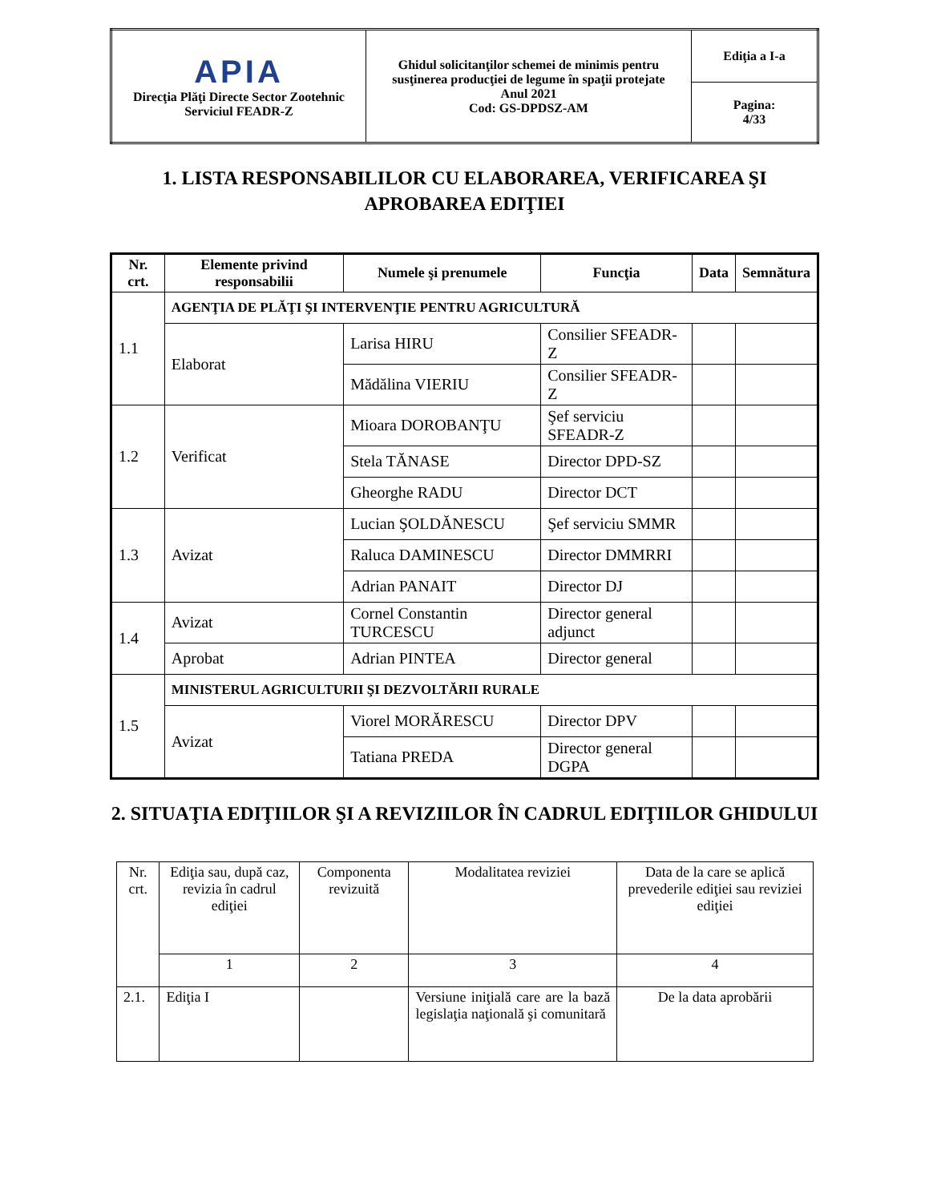| APIA Direcţia Plăţi Directe Sector Zootehnic Serviciul FEADR-Z | Ghidul solicitanţilor schemei de minimis pentru susţinerea producţiei de legume în spaţii protejate Anul 2021 Cod: GS-DPDSZ-AM | Ediţia a I-a |
| | | Pagina: 4/33 |
1. LISTA RESPONSABILILOR CU ELABORAREA, VERIFICAREA ŞI APROBAREA EDIŢIEI
| Nr. crt. | Elemente privind responsabilii | Numele şi prenumele | Funcţia | Data | Semnătura |
| --- | --- | --- | --- | --- | --- |
| 1.1 | AGENŢIA DE PLĂŢI ŞI INTERVENŢIE PENTRU AGRICULTURĂ | | | | |
| | Elaborat | Larisa HIRU | Consilier SFEADR-Z | | |
| | | Mădălina VIERIU | Consilier SFEADR-Z | | |
| 1.2 | Verificat | Mioara DOROBANŢU | Şef serviciu SFEADR-Z | | |
| | | Stela TĂNASE | Director DPD-SZ | | |
| | | Gheorghe RADU | Director DCT | | |
| 1.3 | Avizat | Lucian ŞOLDĂNESCU | Şef serviciu SMMR | | |
| | | Raluca DAMINESCU | Director DMMRRI | | |
| | | Adrian PANAIT | Director DJ | | |
| 1.4 | Avizat | Cornel Constantin TURCESCU | Director general adjunct | | |
| | Aprobat | Adrian PINTEA | Director general | | |
| 1.5 | MINISTERUL AGRICULTURII ŞI DEZVOLTĂRII RURALE | | | | |
| | Avizat | Viorel MORĂRESCU | Director DPV | | |
| | | Tatiana PREDA | Director general DGPA | | |
2. SITUAŢIA EDIŢIILOR ŞI A REVIZIILOR ÎN CADRUL EDIŢIILOR GHIDULUI
| Nr. crt. | Ediţia sau, după caz, revizia în cadrul ediţiei | Componenta revizuită | Modalitatea reviziei | Data de la care se aplică prevederile ediţiei sau reviziei ediţiei |
| | 1 | 2 | 3 | 4 |
| 2.1. | Ediţia I | | Versiune iniţială care are la bază legislaţia naţională şi comunitară | De la data aprobării |